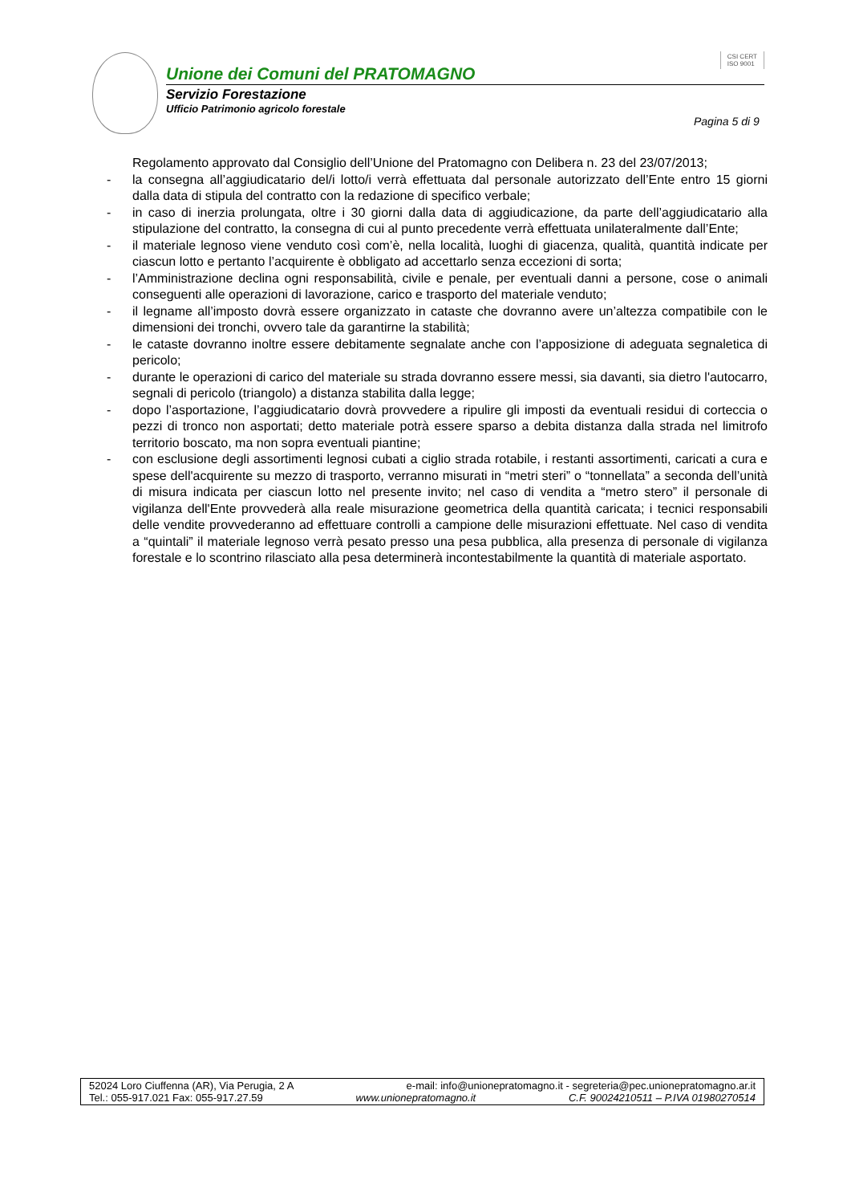CSI CERT
ISO 9001
Unione dei Comuni del PRATOMAGNO
Servizio Forestazione
Ufficio Patrimonio agricolo forestale
Pagina 5 di 9
Regolamento approvato dal Consiglio dell’Unione del Pratomagno con Delibera n. 23 del 23/07/2013;
- la consegna all’aggiudicatario del/i lotto/i verrà effettuata dal personale autorizzato dell’Ente entro 15 giorni dalla data di stipula del contratto con la redazione di specifico verbale;
- in caso di inerzia prolungata, oltre i 30 giorni dalla data di aggiudicazione, da parte dell’aggiudicatario alla stipulazione del contratto, la consegna di cui al punto precedente verrà effettuata unilateralmente dall’Ente;
- il materiale legnoso viene venduto così com’è, nella località, luoghi di giacenza, qualità, quantità indicate per ciascun lotto e pertanto l’acquirente è obbligato ad accettarlo senza eccezioni di sorta;
- l’Amministrazione declina ogni responsabilità, civile e penale, per eventuali danni a persone, cose o animali conseguenti alle operazioni di lavorazione, carico e trasporto del materiale venduto;
- il legname all’imposto dovrà essere organizzato in cataste che dovranno avere un’altezza compatibile con le dimensioni dei tronchi, ovvero tale da garantirne la stabilità;
- le cataste dovranno inoltre essere debitamente segnalate anche con l’apposizione di adeguata segnaletica di pericolo;
- durante le operazioni di carico del materiale su strada dovranno essere messi, sia davanti, sia dietro l'autocarro, segnali di pericolo (triangolo) a distanza stabilita dalla legge;
- dopo l’asportazione, l’aggiudicatario dovrà provvedere a ripulire gli imposti da eventuali residui di corteccia o pezzi di tronco non asportati; detto materiale potrà essere sparso a debita distanza dalla strada nel limitrofo territorio boscato, ma non sopra eventuali piantine;
- con esclusione degli assortimenti legnosi cubati a ciglio strada rotabile, i restanti assortimenti, caricati a cura e spese dell'acquirente su mezzo di trasporto, verranno misurati in “metri steri” o “tonnellata” a seconda dell’unità di misura indicata per ciascun lotto nel presente invito; nel caso di vendita a “metro stero” il personale di vigilanza dell'Ente provvederà alla reale misurazione geometrica della quantità caricata; i tecnici responsabili delle vendite provvederanno ad effettuare controlli a campione delle misurazioni effettuate. Nel caso di vendita a “quintali” il materiale legnoso verrà pesato presso una pesa pubblica, alla presenza di personale di vigilanza forestale e lo scontrino rilasciato alla pesa determinerà incontestabilmente la quantità di materiale asportato.
52024 Loro Ciuffenna (AR), Via Perugia, 2 A e-mail: info@unionepratomagno.it - segreteria@pec.unionepratomagno.ar.it
Tel.: 055-917.021 Fax: 055-917.27.59 www.unionepratomagno.it C.F. 90024210511 – P.IVA 01980270514